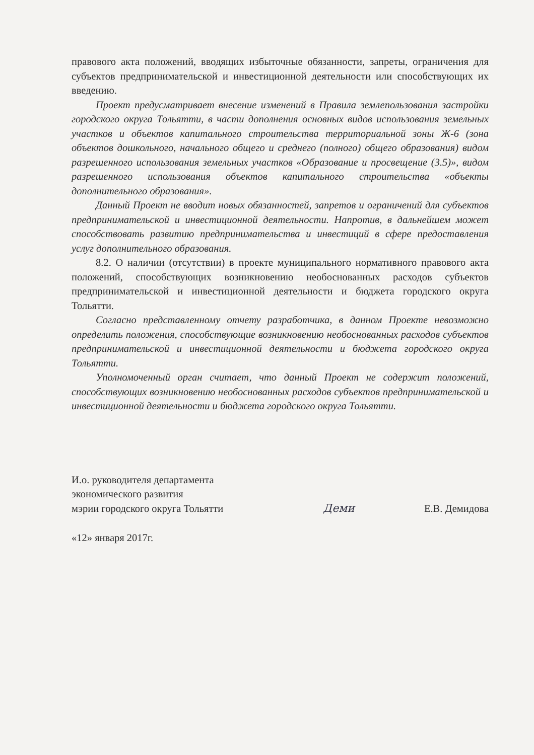правового акта положений, вводящих избыточные обязанности, запреты, ограничения для субъектов предпринимательской и инвестиционной деятельности или способствующих их введению.
Проект предусматривает внесение изменений в Правила землепользования застройки городского округа Тольятти, в части дополнения основных видов использования земельных участков и объектов капитального строительства территориальной зоны Ж-6 (зона объектов дошкольного, начального общего и среднего (полного) общего образования) видом разрешенного использования земельных участков «Образование и просвещение (3.5)», видом разрешенного использования объектов капитального строительства «объекты дополнительного образования».
Данный Проект не вводит новых обязанностей, запретов и ограничений для субъектов предпринимательской и инвестиционной деятельности. Напротив, в дальнейшем может способствовать развитию предпринимательства и инвестиций в сфере предоставления услуг дополнительного образования.
8.2. О наличии (отсутствии) в проекте муниципального нормативного правового акта положений, способствующих возникновению необоснованных расходов субъектов предпринимательской и инвестиционной деятельности и бюджета городского округа Тольятти.
Согласно представленному отчету разработчика, в данном Проекте невозможно определить положения, способствующие возникновению необоснованных расходов субъектов предпринимательской и инвестиционной деятельности и бюджета городского округа Тольятти.
Уполномоченный орган считает, что данный Проект не содержит положений, способствующих возникновению необоснованных расходов субъектов предпринимательской и инвестиционной деятельности и бюджета городского округа Тольятти.
И.о. руководителя департамента
экономического развития
мэрии городского округа Тольятти
Деми
Е.В. Демидова
«12» января 2017г.